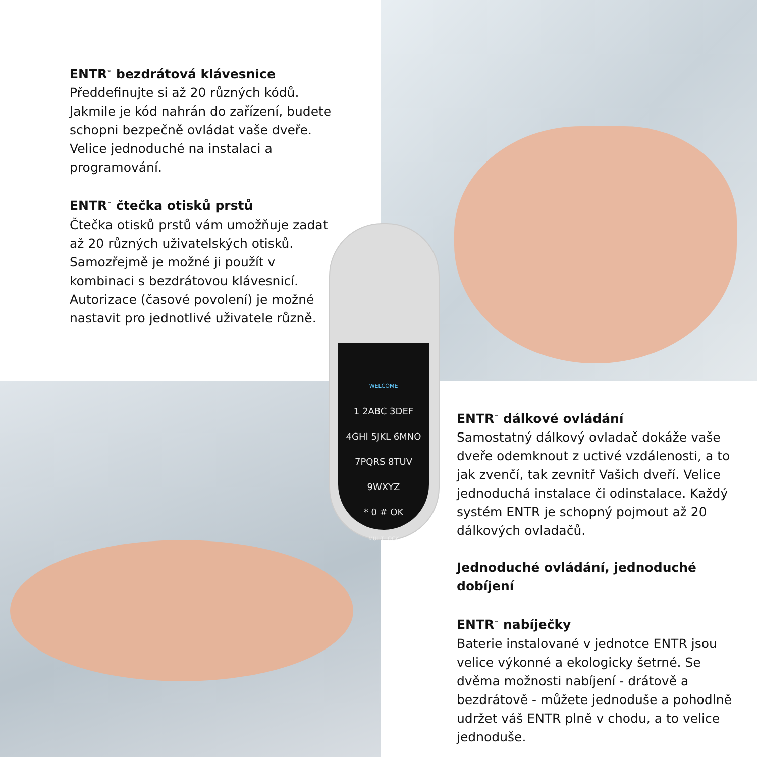WELCOME
1 2ABC 3DEF
4GHI 5JKL 6MNO
7PQRS 8TUV 9WXYZ
* 0 # OK
MUL-T-LOCK
ENTR<sup>™</sup> bezdrátová klávesnice
Předdefinujte si až 20 různých kódů. Jakmile je kód nahrán do zařízení, budete schopni bezpečně ovládat vaše dveře. Velice jednoduché na instalaci a programování.
ENTR<sup>™</sup> čtečka otisků prstů
Čtečka otisků prstů vám umožňuje zadat až 20 různých uživatelských otisků. Samozřejmě je možné ji použít v kombinaci s bezdrátovou klávesnicí. Autorizace (časové povolení) je možné nastavit pro jednotlivé uživatele různě.
ENTR<sup>™</sup> dálkové ovládání
Samostatný dálkový ovladač dokáže vaše dveře odemknout z uctivé vzdálenosti, a to jak zvenčí, tak zevnitř Vašich dveří. Velice jednoduchá instalace či odinstalace. Každý systém ENTR je schopný pojmout až 20 dálkových ovladačů.
Jednoduché ovládání, jednoduché dobíjení
ENTR<sup>™</sup> nabíječky
Baterie instalované v jednotce ENTR jsou velice výkonné a ekologicky šetrné. Se dvěma možnosti nabíjení - drátově a bezdrátově - můžete jednoduše a pohodlně udržet váš ENTR plně v chodu, a to velice jednoduše.